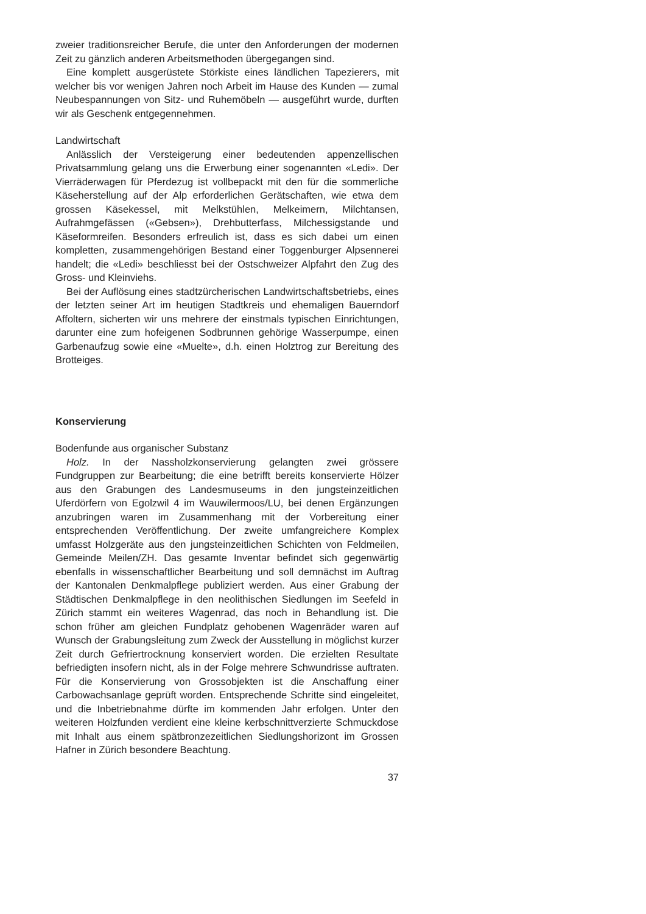zweier traditionsreicher Berufe, die unter den Anforderungen der modernen Zeit zu gänzlich anderen Arbeitsmethoden übergegangen sind.
Eine komplett ausgerüstete Störkiste eines ländlichen Tapezierers, mit welcher bis vor wenigen Jahren noch Arbeit im Hause des Kunden — zumal Neubespannungen von Sitz- und Ruhemöbeln — ausgeführt wurde, durften wir als Geschenk entgegennehmen.
Landwirtschaft
Anlässlich der Versteigerung einer bedeutenden appenzellischen Privatsammlung gelang uns die Erwerbung einer sogenannten «Ledi». Der Vierräderwagen für Pferdezug ist vollbepackt mit den für die sommerliche Käseherstellung auf der Alp erforderlichen Gerätschaften, wie etwa dem grossen Käsekessel, mit Melkstühlen, Melkeimern, Milchtansen, Aufrahmgefässen («Gebsen»), Drehbutterfass, Milchessigstande und Käseformreifen. Besonders erfreulich ist, dass es sich dabei um einen kompletten, zusammengehörigen Bestand einer Toggenburger Alpsennerei handelt; die «Ledi» beschliesst bei der Ostschweizer Alpfahrt den Zug des Gross- und Kleinviehs.
Bei der Auflösung eines stadtzürcherischen Landwirtschaftsbetriebs, eines der letzten seiner Art im heutigen Stadtkreis und ehemaligen Bauerndorf Affoltern, sicherten wir uns mehrere der einstmals typischen Einrichtungen, darunter eine zum hofeigenen Sodbrunnen gehörige Wasserpumpe, einen Garbenaufzug sowie eine «Muelte», d.h. einen Holztrog zur Bereitung des Brotteiges.
Konservierung
Bodenfunde aus organischer Substanz
Holz. In der Nassholzkonservierung gelangten zwei grössere Fundgruppen zur Bearbeitung; die eine betrifft bereits konservierte Hölzer aus den Grabungen des Landesmuseums in den jungsteinzeitlichen Uferdörfern von Egolzwil 4 im Wauwilermoos/LU, bei denen Ergänzungen anzubringen waren im Zusammenhang mit der Vorbereitung einer entsprechenden Veröffentlichung. Der zweite umfangreichere Komplex umfasst Holzgeräte aus den jungsteinzeitlichen Schichten von Feldmeilen, Gemeinde Meilen/ZH. Das gesamte Inventar befindet sich gegenwärtig ebenfalls in wissenschaftlicher Bearbeitung und soll demnächst im Auftrag der Kantonalen Denkmalpflege publiziert werden. Aus einer Grabung der Städtischen Denkmalpflege in den neolithischen Siedlungen im Seefeld in Zürich stammt ein weiteres Wagenrad, das noch in Behandlung ist. Die schon früher am gleichen Fundplatz gehobenen Wagenräder waren auf Wunsch der Grabungsleitung zum Zweck der Ausstellung in möglichst kurzer Zeit durch Gefriertrocknung konserviert worden. Die erzielten Resultate befriedigten insofern nicht, als in der Folge mehrere Schwundrisse auftraten. Für die Konservierung von Grossobjekten ist die Anschaffung einer Carbowachsanlage geprüft worden. Entsprechende Schritte sind eingeleitet, und die Inbetriebnahme dürfte im kommenden Jahr erfolgen. Unter den weiteren Holzfunden verdient eine kleine kerbschnittverzierte Schmuckdose mit Inhalt aus einem spätbronzezeitlichen Siedlungshorizont im Grossen Hafner in Zürich besondere Beachtung.
37